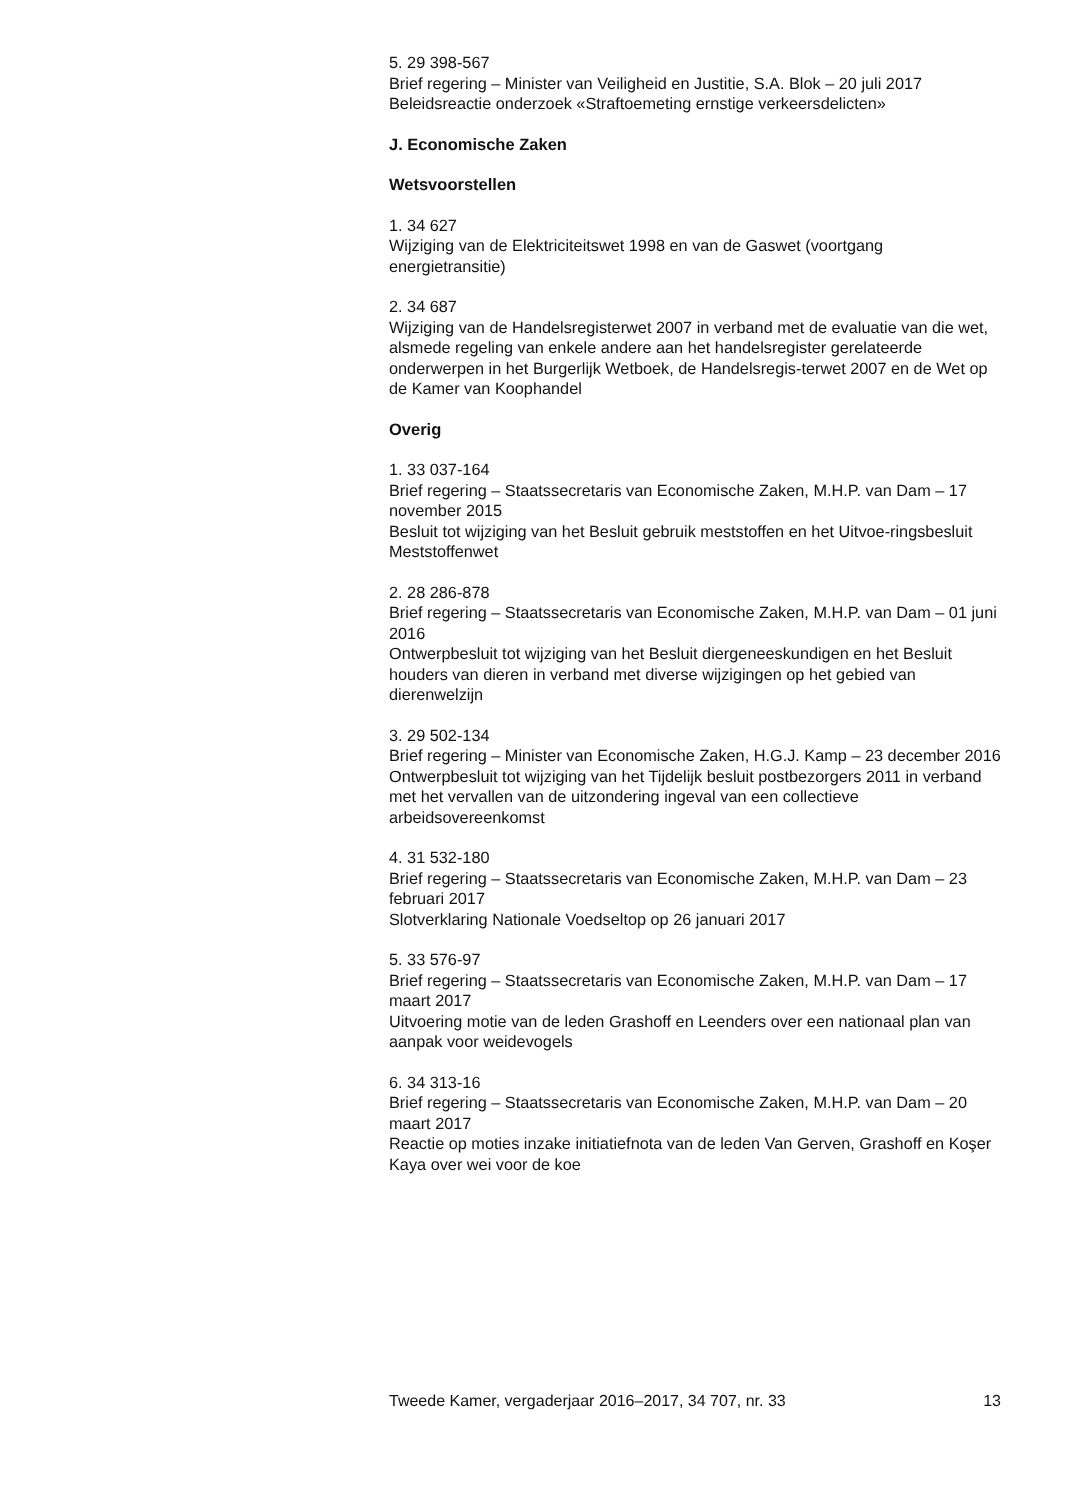5. 29 398-567
Brief regering – Minister van Veiligheid en Justitie, S.A. Blok – 20 juli 2017
Beleidsreactie onderzoek «Straftoemeting ernstige verkeersdelicten»
J. Economische Zaken
Wetsvoorstellen
1. 34 627
Wijziging van de Elektriciteitswet 1998 en van de Gaswet (voortgang energietransitie)
2. 34 687
Wijziging van de Handelsregisterwet 2007 in verband met de evaluatie van die wet, alsmede regeling van enkele andere aan het handelsregister gerelateerde onderwerpen in het Burgerlijk Wetboek, de Handelsregis-terwet 2007 en de Wet op de Kamer van Koophandel
Overig
1. 33 037-164
Brief regering – Staatssecretaris van Economische Zaken, M.H.P. van Dam – 17 november 2015
Besluit tot wijziging van het Besluit gebruik meststoffen en het Uitvoe-ringsbesluit Meststoffenwet
2. 28 286-878
Brief regering – Staatssecretaris van Economische Zaken, M.H.P. van Dam – 01 juni 2016
Ontwerpbesluit tot wijziging van het Besluit diergeneeskundigen en het Besluit houders van dieren in verband met diverse wijzigingen op het gebied van dierenwelzijn
3. 29 502-134
Brief regering – Minister van Economische Zaken, H.G.J. Kamp – 23 december 2016
Ontwerpbesluit tot wijziging van het Tijdelijk besluit postbezorgers 2011 in verband met het vervallen van de uitzondering ingeval van een collectieve arbeidsovereenkomst
4. 31 532-180
Brief regering – Staatssecretaris van Economische Zaken, M.H.P. van Dam – 23 februari 2017
Slotverklaring Nationale Voedseltop op 26 januari 2017
5. 33 576-97
Brief regering – Staatssecretaris van Economische Zaken, M.H.P. van Dam – 17 maart 2017
Uitvoering motie van de leden Grashoff en Leenders over een nationaal plan van aanpak voor weidevogels
6. 34 313-16
Brief regering – Staatssecretaris van Economische Zaken, M.H.P. van Dam – 20 maart 2017
Reactie op moties inzake initiatiefnota van de leden Van Gerven, Grashoff en Koşer Kaya over wei voor de koe
Tweede Kamer, vergaderjaar 2016–2017, 34 707, nr. 33 13